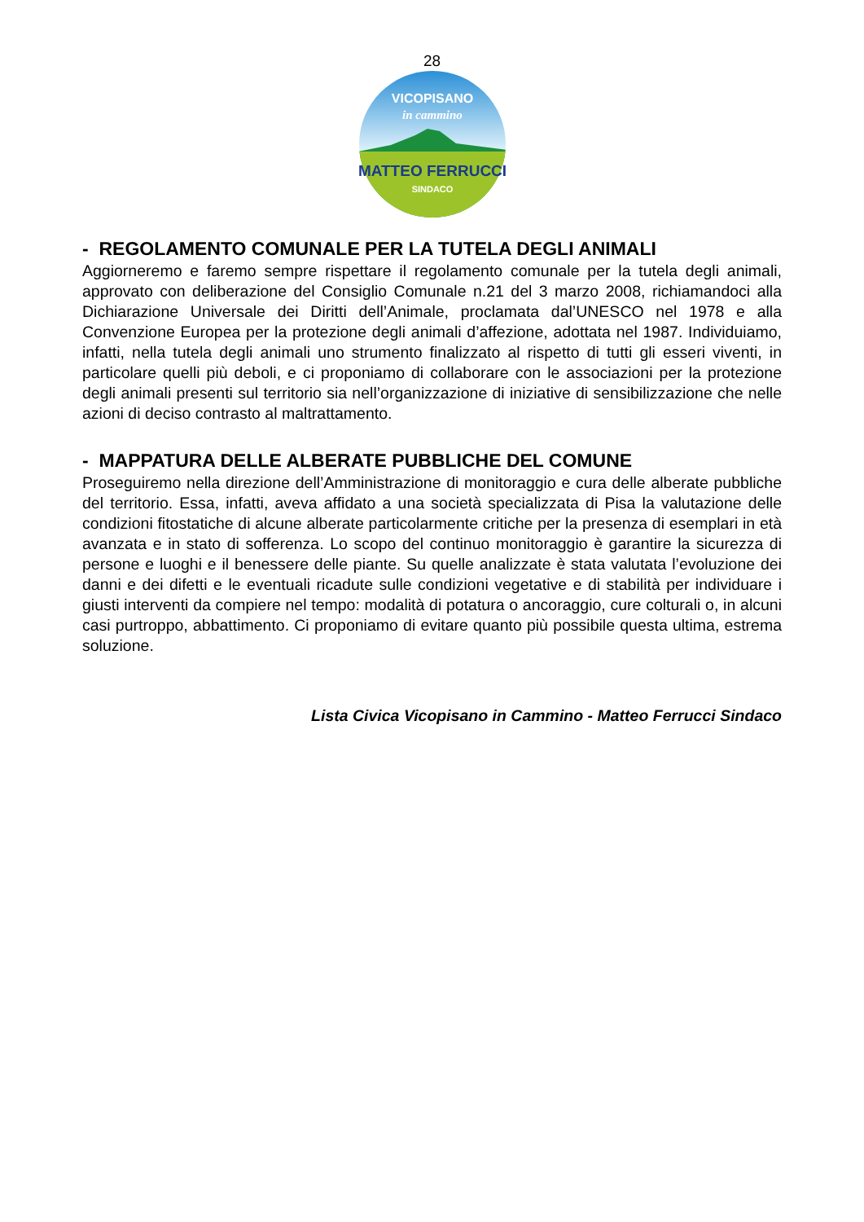28
MATTEO FERRUCCI
SINDACO
VICOPISANO
in cammino
- REGOLAMENTO COMUNALE PER LA TUTELA DEGLI ANIMALI
Aggiorneremo e faremo sempre rispettare il regolamento comunale per la tutela degli animali, approvato con deliberazione del Consiglio Comunale n.21 del 3 marzo 2008, richiamandoci alla Dichiarazione Universale dei Diritti dell’Animale, proclamata dal’UNESCO nel 1978 e alla Convenzione Europea per la protezione degli animali d’affezione, adottata nel 1987. Individuiamo, infatti, nella tutela degli animali uno strumento finalizzato al rispetto di tutti gli esseri viventi, in particolare quelli più deboli, e ci proponiamo di collaborare con le associazioni per la protezione degli animali presenti sul territorio sia nell’organizzazione di iniziative di sensibilizzazione che nelle azioni di deciso contrasto al maltrattamento.
- MAPPATURA DELLE ALBERATE PUBBLICHE DEL COMUNE
Proseguiremo nella direzione dell’Amministrazione di monitoraggio e cura delle alberate pubbliche del territorio. Essa, infatti, aveva affidato a una società specializzata di Pisa la valutazione delle condizioni fitostatiche di alcune alberate particolarmente critiche per la presenza di esemplari in età avanzata e in stato di sofferenza. Lo scopo del continuo monitoraggio è garantire la sicurezza di persone e luoghi e il benessere delle piante. Su quelle analizzate è stata valutata l’evoluzione dei danni e dei difetti e le eventuali ricadute sulle condizioni vegetative e di stabilità per individuare i giusti interventi da compiere nel tempo: modalità di potatura o ancoraggio, cure colturali o, in alcuni casi purtroppo, abbattimento. Ci proponiamo di evitare quanto più possibile questa ultima, estrema soluzione.
Lista Civica Vicopisano in Cammino - Matteo Ferrucci Sindaco